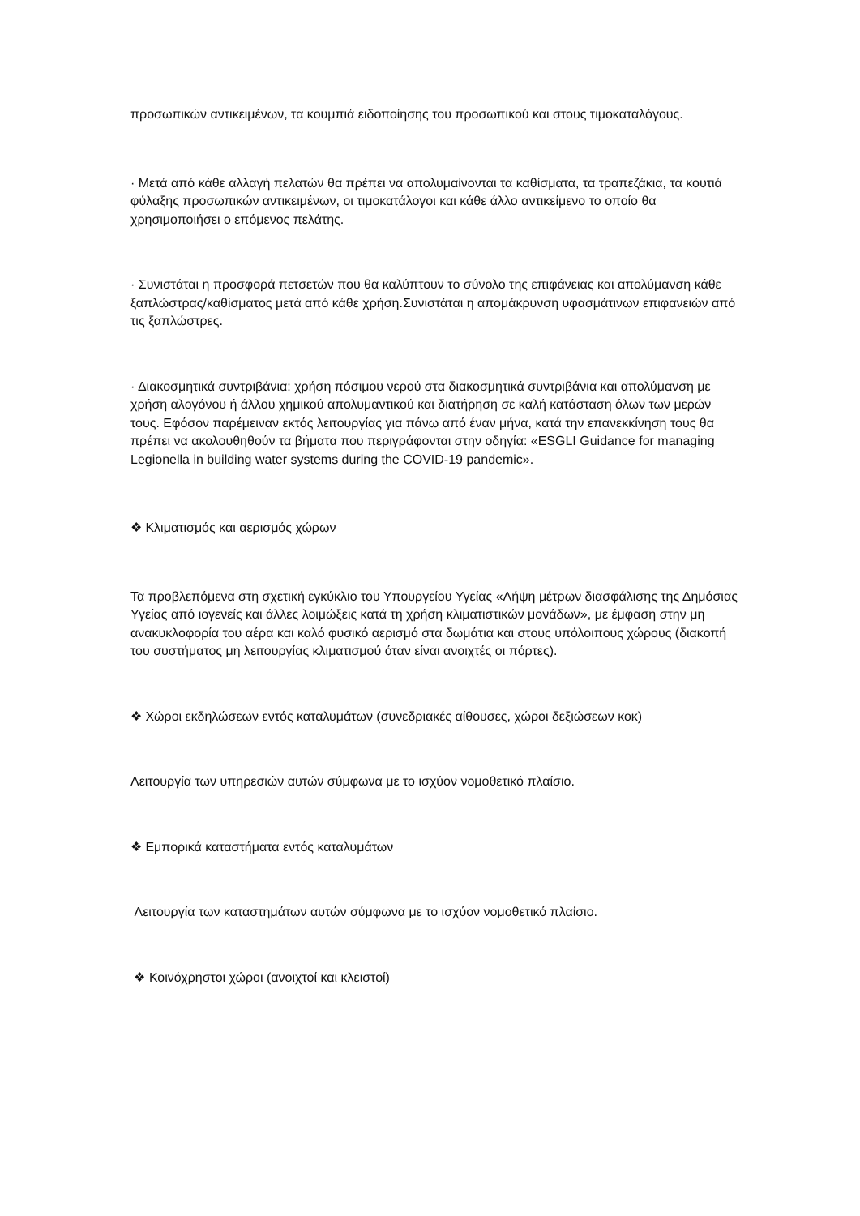προσωπικών αντικειμένων, τα κουμπιά ειδοποίησης του προσωπικού και στους τιμοκαταλόγους.
· Μετά από κάθε αλλαγή πελατών θα πρέπει να απολυμαίνονται τα καθίσματα, τα τραπεζάκια, τα κουτιά φύλαξης προσωπικών αντικειμένων, οι τιμοκατάλογοι και κάθε άλλο αντικείμενο το οποίο θα χρησιμοποιήσει ο επόμενος πελάτης.
· Συνιστάται η προσφορά πετσετών που θα καλύπτουν το σύνολο της επιφάνειας και απολύμανση κάθε ξαπλώστρας/καθίσματος μετά από κάθε χρήση.Συνιστάται η απομάκρυνση υφασμάτινων επιφανειών από τις ξαπλώστρες.
· Διακοσμητικά συντριβάνια: χρήση πόσιμου νερού στα διακοσμητικά συντριβάνια και απολύμανση με χρήση αλογόνου ή άλλου χημικού απολυμαντικού και διατήρηση σε καλή κατάσταση όλων των μερών τους. Εφόσον παρέμειναν εκτός λειτουργίας για πάνω από έναν μήνα, κατά την επανεκκίνηση τους θα πρέπει να ακολουθηθούν τα βήματα που περιγράφονται στην οδηγία: «ESGLI Guidance for managing Legionella in building water systems during the COVID-19 pandemic».
❖ Κλιματισμός και αερισμός χώρων
Τα προβλεπόμενα στη σχετική εγκύκλιο του Υπουργείου Υγείας «Λήψη μέτρων διασφάλισης της Δημόσιας Υγείας από ιογενείς και άλλες λοιμώξεις κατά τη χρήση κλιματιστικών μονάδων», με έμφαση στην μη ανακυκλοφορία του αέρα και καλό φυσικό αερισμό στα δωμάτια και στους υπόλοιπους χώρους (διακοπή του συστήματος μη λειτουργίας κλιματισμού όταν είναι ανοιχτές οι πόρτες).
❖ Χώροι εκδηλώσεων εντός καταλυμάτων (συνεδριακές αίθουσες, χώροι δεξιώσεων κοκ)
Λειτουργία των υπηρεσιών αυτών σύμφωνα με το ισχύον νομοθετικό πλαίσιο.
❖ Εμπορικά καταστήματα εντός καταλυμάτων
Λειτουργία των καταστημάτων αυτών σύμφωνα με το ισχύον νομοθετικό πλαίσιο.
❖ Κοινόχρηστοι χώροι (ανοιχτοί και κλειστοί)